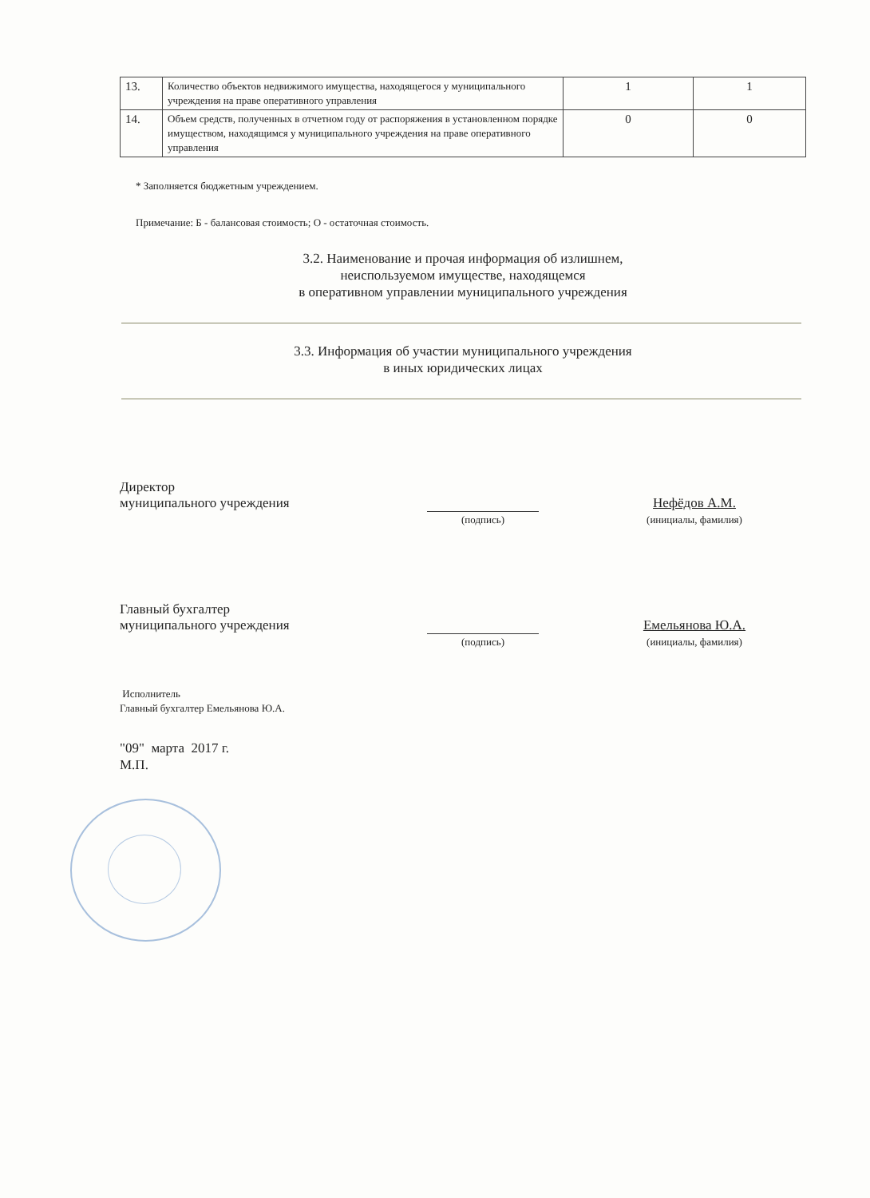| 13. | Количество объектов недвижимого имущества, находящегося у муниципального учреждения на праве оперативного управления | 1 | 1 |
| 14. | Объем средств, полученных в отчетном году от распоряжения в установленном порядке имуществом, находящимся у муниципального учреждения на праве оперативного управления | 0 | 0 |
* Заполняется бюджетным учреждением.
Примечание: Б - балансовая стоимость; О - остаточная стоимость.
3.2. Наименование и прочая информация об излишнем,
неиспользуемом имуществе, находящемся
в оперативном управлении муниципального учреждения
3.3. Информация об участии муниципального учреждения
в иных юридических лицах
Директор
муниципального учреждения
(подпись)
Нефёдов А.М.
(инициалы, фамилия)
Главный бухгалтер
муниципального учреждения
(подпись)
Емельянова Ю.А.
(инициалы, фамилия)
Исполнитель
Главный бухгалтер Емельянова Ю.А.
"09" марта 2017 г.
М.П.